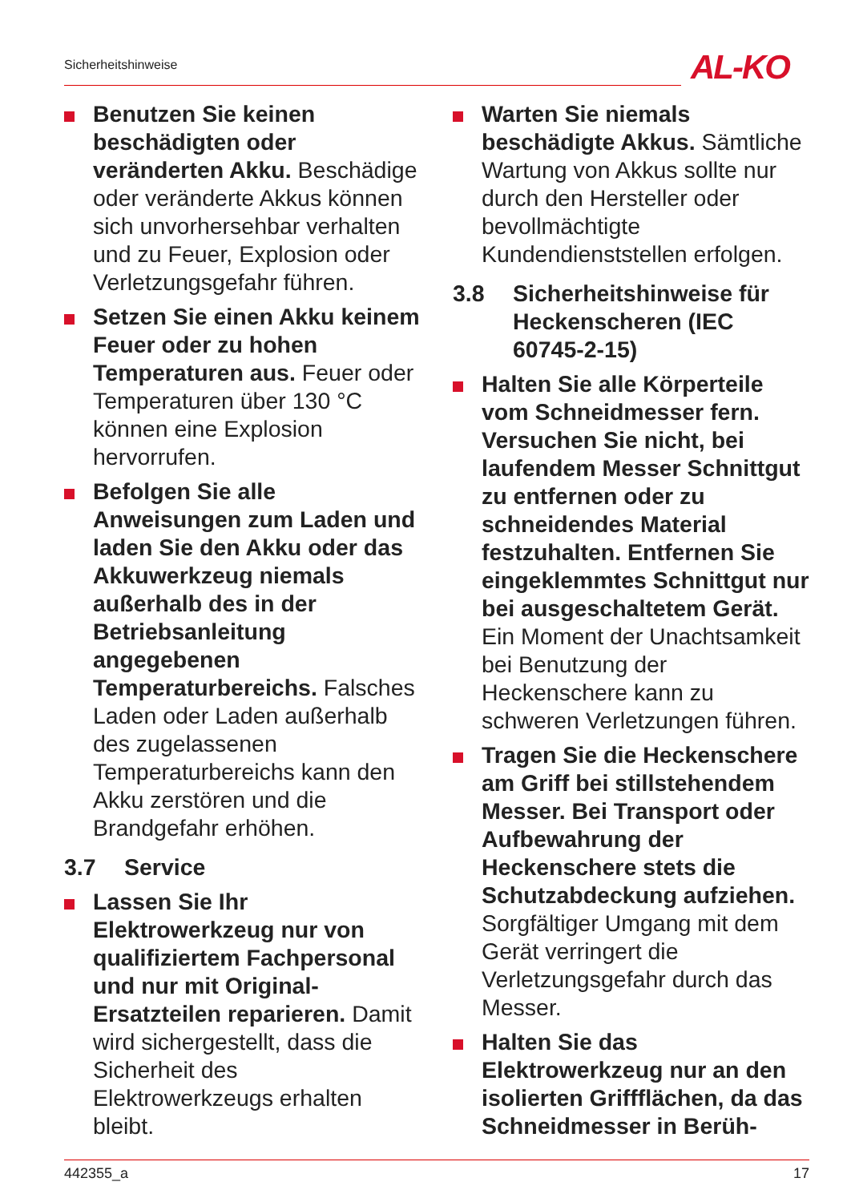Sicherheitshinweise AL-KO
Benutzen Sie keinen beschädigten oder veränderten Akku. Beschädige oder veränderte Akkus können sich unvorhersehbar verhalten und zu Feuer, Explosion oder Verletzungsgefahr führen.
Setzen Sie einen Akku keinem Feuer oder zu hohen Temperaturen aus. Feuer oder Temperaturen über 130 °C können eine Explosion hervorrufen.
Befolgen Sie alle Anweisungen zum Laden und laden Sie den Akku oder das Akkuwerkzeug niemals außerhalb des in der Betriebsanleitung angegebenen Temperaturbereichs. Falsches Laden oder Laden außerhalb des zugelassenen Temperaturbereichs kann den Akku zerstören und die Brandgefahr erhöhen.
3.7 Service
Lassen Sie Ihr Elektrowerkzeug nur von qualifiziertem Fachpersonal und nur mit Original-Ersatzteilen reparieren. Damit wird sichergestellt, dass die Sicherheit des Elektrowerkzeugs erhalten bleibt.
Warten Sie niemals beschädigte Akkus. Sämtliche Wartung von Akkus sollte nur durch den Hersteller oder bevollmächtigte Kundendienststellen erfolgen.
3.8 Sicherheitshinweise für Heckenscheren (IEC 60745-2-15)
Halten Sie alle Körperteile vom Schneidmesser fern. Versuchen Sie nicht, bei laufendem Messer Schnittgut zu entfernen oder zu schneidendes Material festzuhalten. Entfernen Sie eingeklemmtes Schnittgut nur bei ausgeschaltetem Gerät. Ein Moment der Unachtsamkeit bei Benutzung der Heckenschere kann zu schweren Verletzungen führen.
Tragen Sie die Heckenschere am Griff bei stillstehendem Messer. Bei Transport oder Aufbewahrung der Heckenschere stets die Schutzabdeckung aufziehen. Sorgfältiger Umgang mit dem Gerät verringert die Verletzungsgefahr durch das Messer.
Halten Sie das Elektrowerkzeug nur an den isolierten Griffflächen, da das Schneidmesser in Berüh-
442355_a 17